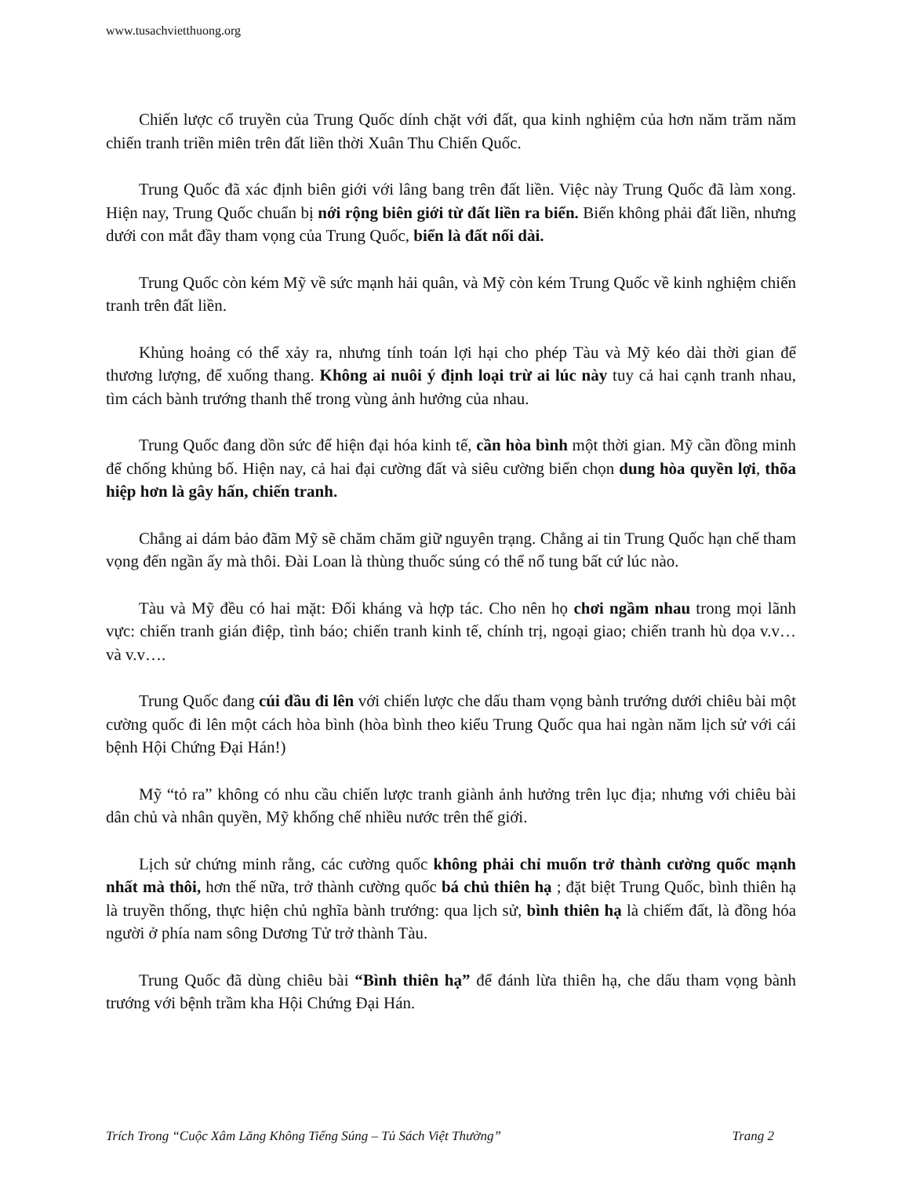www.tusachvietthuong.org
Chiến lược cổ truyền của Trung Quốc dính chặt với đất, qua kinh nghiệm của hơn năm trăm năm chiến tranh triền miên trên đất liền thời Xuân Thu Chiến Quốc.
Trung Quốc đã xác định biên giới với lâng bang trên đất liền. Việc này Trung Quốc đã làm xong. Hiện nay, Trung Quốc chuẩn bị nới rộng biên giới từ đất liền ra biển. Biển không phải đất liền, nhưng dưới con mắt đầy tham vọng của Trung Quốc, biển là đất nối dài.
Trung Quốc còn kém Mỹ về sức mạnh hải quân, và Mỹ còn kém Trung Quốc về kinh nghiệm chiến tranh trên đất liền.
Khủng hoảng có thể xảy ra, nhưng tính toán lợi hại cho phép Tàu và Mỹ kéo dài thời gian để thương lượng, để xuống thang. Không ai nuôi ý định loại trừ ai lúc này tuy cả hai cạnh tranh nhau, tìm cách bành trướng thanh thế trong vùng ảnh hưởng của nhau.
Trung Quốc đang dồn sức để hiện đại hóa kinh tế, cần hòa bình một thời gian. Mỹ cần đồng minh để chống khủng bố. Hiện nay, cả hai đại cường đất và siêu cường biển chọn dung hòa quyền lợi, thõa hiệp hơn là gây hấn, chiến tranh.
Chẳng ai dám bảo đãm Mỹ sẽ chăm chăm giữ nguyên trạng. Chẳng ai tin Trung Quốc hạn chế tham vọng đến ngần ấy mà thôi. Đài Loan là thùng thuốc súng có thể nổ tung bất cứ lúc nào.
Tàu và Mỹ đều có hai mặt: Đối kháng và hợp tác. Cho nên họ chơi ngầm nhau trong mọi lãnh vực: chiến tranh gián điệp, tình báo; chiến tranh kinh tế, chính trị, ngoại giao; chiến tranh hù dọa v.v… và v.v….
Trung Quốc đang cúi đầu đi lên với chiến lược che dấu tham vọng bành trướng dưới chiêu bài một cường quốc đi lên một cách hòa bình (hòa bình theo kiểu Trung Quốc qua hai ngàn năm lịch sử với cái bệnh Hội Chứng Đại Hán!)
Mỹ “tỏ ra” không có nhu cầu chiến lược tranh giành ảnh hưởng trên lục địa; nhưng với chiêu bài dân chủ và nhân quyền, Mỹ khống chế nhiều nước trên thế giới.
Lịch sử chứng minh rằng, các cường quốc không phải chỉ muốn trở thành cường quốc mạnh nhất mà thôi, hơn thế nữa, trở thành cường quốc bá chủ thiên hạ ; đặt biệt Trung Quốc, bình thiên hạ là truyền thống, thực hiện chủ nghĩa bành trướng: qua lịch sử, bình thiên hạ là chiếm đất, là đồng hóa người ở phía nam sông Dương Tử trở thành Tàu.
Trung Quốc đã dùng chiêu bài “Bình thiên hạ” để đánh lừa thiên hạ, che dấu tham vọng bành trướng với bệnh trầm kha Hội Chứng Đại Hán.
Trích Trong “Cuộc Xâm Lăng Không Tiếng Súng – Tủ Sách Việt Thường” Trang 2